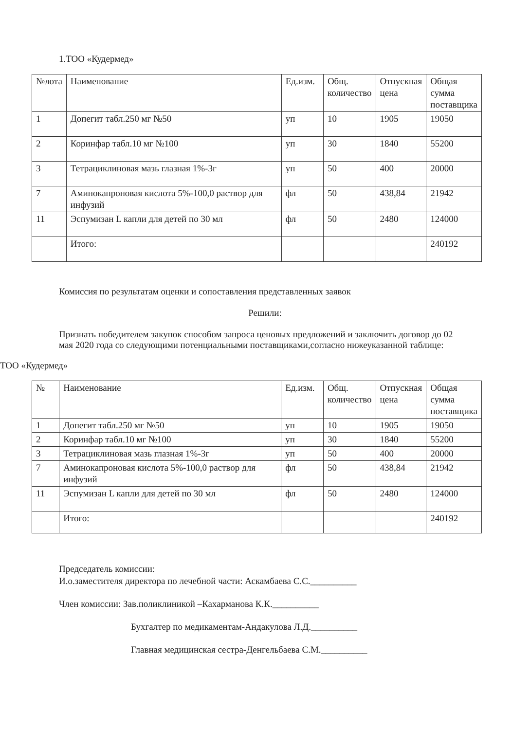1.ТОО «Кудермед»
| №лота | Наименование | Ед.изм. | Общ. количество | Отпускная цена | Общая сумма поставщика |
| 1 | Допегит табл.250 мг №50 | уп | 10 | 1905 | 19050 |
| 2 | Коринфар табл.10 мг №100 | уп | 30 | 1840 | 55200 |
| 3 | Тетрациклиновая мазь глазная 1%-3г | уп | 50 | 400 | 20000 |
| 7 | Аминокапроновая кислота 5%-100,0 раствор для инфузий | фл | 50 | 438,84 | 21942 |
| 11 | Эспумизан L капли для детей по 30 мл | фл | 50 | 2480 | 124000 |
| | Итого: | | | | 240192 |
Комиссия по результатам оценки и сопоставления представленных заявок
Решили:
Признать победителем закупок способом запроса ценовых предложений и заключить договор до 02 мая 2020 года со следующими потенциальными поставщиками,согласно нижеуказанной таблице:
ТОО «Кудермед»
| № | Наименование | Ед.изм. | Общ. количество | Отпускная цена | Общая сумма поставщика |
| 1 | Допегит табл.250 мг №50 | уп | 10 | 1905 | 19050 |
| 2 | Коринфар табл.10 мг №100 | уп | 30 | 1840 | 55200 |
| 3 | Тетрациклиновая мазь глазная 1%-3г | уп | 50 | 400 | 20000 |
| 7 | Аминокапроновая кислота 5%-100,0 раствор для инфузий | фл | 50 | 438,84 | 21942 |
| 11 | Эспумизан L капли для детей по 30 мл | фл | 50 | 2480 | 124000 |
| | Итого: | | | | 240192 |
Председатель комиссии:
И.о.заместителя директора по лечебной части: Аскамбаева С.С.__________
Член комиссии: Зав.поликлиникой –Кахарманова К.К.__________
Бухгалтер по медикаментам-Андакулова Л.Д.__________
Главная медицинская сестра-Денгельбаева С.М.__________